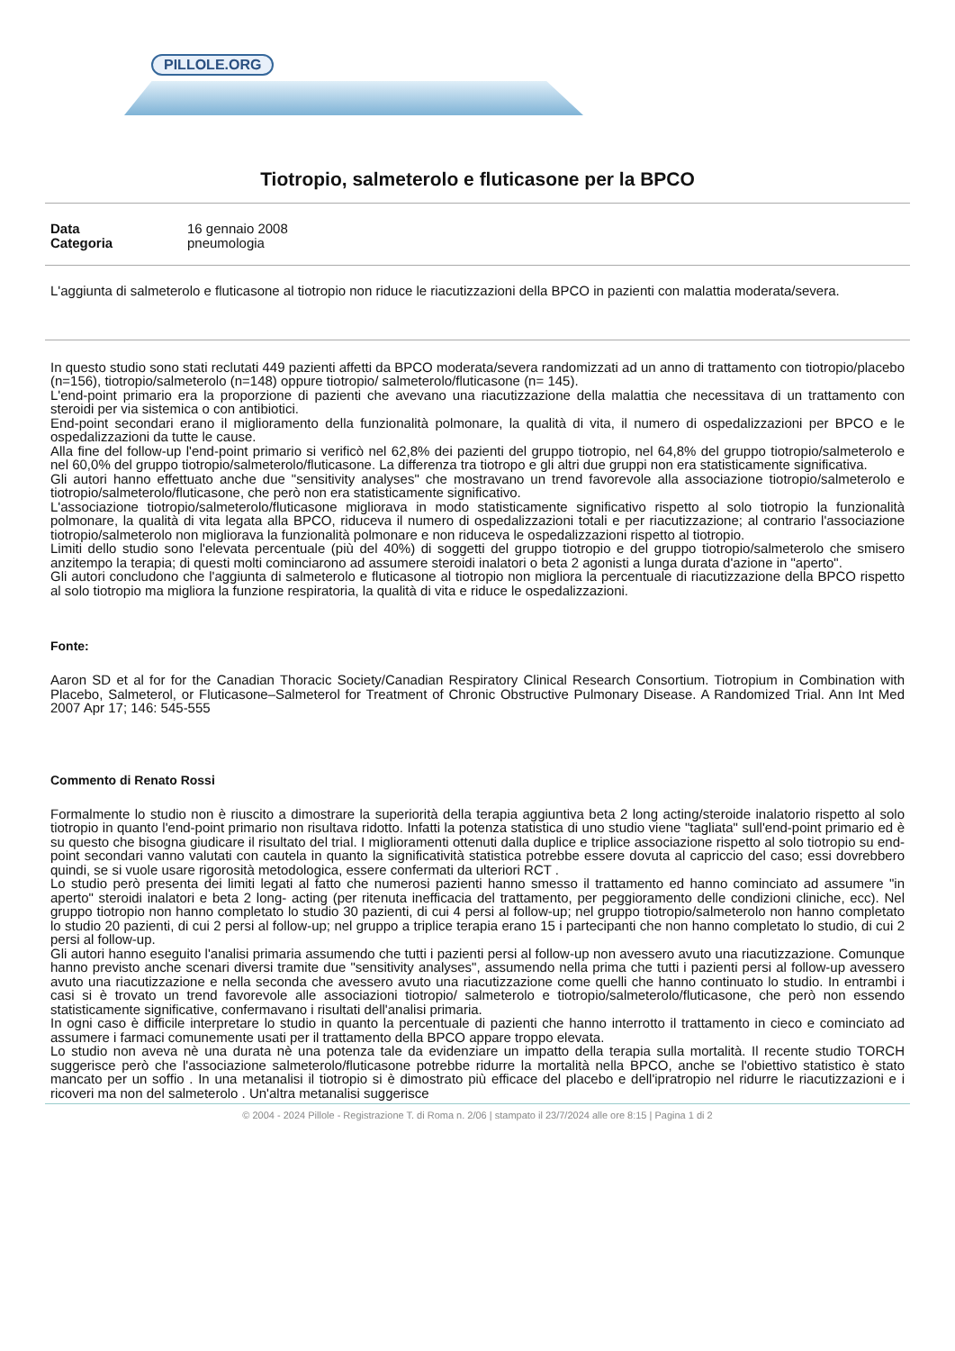PILLOLE.ORG
Tiotropio, salmeterolo e fluticasone per la BPCO
Data 16 gennaio 2008
Categoria pneumologia
L'aggiunta di salmeterolo e fluticasone al tiotropio non riduce le riacutizzazioni della BPCO in pazienti con malattia moderata/severa.
In questo studio sono stati reclutati 449 pazienti affetti da BPCO moderata/severa randomizzati ad un anno di trattamento con tiotropio/placebo (n=156), tiotropio/salmeterolo (n=148) oppure tiotropio/ salmeterolo/fluticasone (n= 145).
L'end-point primario era la proporzione di pazienti che avevano una riacutizzazione della malattia che necessitava di un trattamento con steroidi per via sistemica o con antibiotici.
End-point secondari erano il miglioramento della funzionalità polmonare, la qualità di vita, il numero di ospedalizzazioni per BPCO e le ospedalizzazioni da tutte le cause.
Alla fine del follow-up l'end-point primario si verificò nel 62,8% dei pazienti del gruppo tiotropio, nel 64,8% del gruppo tiotropio/salmeterolo e nel 60,0% del gruppo tiotropio/salmeterolo/fluticasone. La differenza tra tiotropo e gli altri due gruppi non era statisticamente significativa.
Gli autori hanno effettuato anche due "sensitivity analyses" che mostravano un trend favorevole alla associazione tiotropio/salmeterolo e tiotropio/salmeterolo/fluticasone, che però non era statisticamente significativo.
L'associazione tiotropio/salmeterolo/fluticasone migliorava in modo statisticamente significativo rispetto al solo tiotropio la funzionalità polmonare, la qualità di vita legata alla BPCO, riduceva il numero di ospedalizzazioni totali e per riacutizzazione; al contrario l'associazione tiotropio/salmeterolo non migliorava la funzionalità polmonare e non riduceva le ospedalizzazioni rispetto al tiotropio.
Limiti dello studio sono l'elevata percentuale (più del 40%) di soggetti del gruppo tiotropio e del gruppo tiotropio/salmeterolo che smisero anzitempo la terapia; di questi molti cominciarono ad assumere steroidi inalatori o beta 2 agonisti a lunga durata d'azione in "aperto".
Gli autori concludono che l'aggiunta di salmeterolo e fluticasone al tiotropio non migliora la percentuale di riacutizzazione della BPCO rispetto al solo tiotropio ma migliora la funzione respiratoria, la qualità di vita e riduce le ospedalizzazioni.
Fonte:
Aaron SD et al for for the Canadian Thoracic Society/Canadian Respiratory Clinical Research Consortium. Tiotropium in Combination with Placebo, Salmeterol, or Fluticasone–Salmeterol for Treatment of Chronic Obstructive Pulmonary Disease. A Randomized Trial. Ann Int Med 2007 Apr 17; 146: 545-555
Commento di Renato Rossi
Formalmente lo studio non è riuscito a dimostrare la superiorità della terapia aggiuntiva beta 2 long acting/steroide inalatorio rispetto al solo tiotropio in quanto l'end-point primario non risultava ridotto. Infatti la potenza statistica di uno studio viene "tagliata" sull'end-point primario ed è su questo che bisogna giudicare il risultato del trial. I miglioramenti ottenuti dalla duplice e triplice associazione rispetto al solo tiotropio su end-point secondari vanno valutati con cautela in quanto la significatività statistica potrebbe essere dovuta al capriccio del caso; essi dovrebbero quindi, se si vuole usare rigorosità metodologica, essere confermati da ulteriori RCT .
Lo studio però presenta dei limiti legati al fatto che numerosi pazienti hanno smesso il trattamento ed hanno cominciato ad assumere "in aperto" steroidi inalatori e beta 2 long- acting (per ritenuta inefficacia del trattamento, per peggioramento delle condizioni cliniche, ecc). Nel gruppo tiotropio non hanno completato lo studio 30 pazienti, di cui 4 persi al follow-up; nel gruppo tiotropio/salmeterolo non hanno completato lo studio 20 pazienti, di cui 2 persi al follow-up; nel gruppo a triplice terapia erano 15 i partecipanti che non hanno completato lo studio, di cui 2 persi al follow-up.
Gli autori hanno eseguito l'analisi primaria assumendo che tutti i pazienti persi al follow-up non avessero avuto una riacutizzazione. Comunque hanno previsto anche scenari diversi tramite due "sensitivity analyses", assumendo nella prima che tutti i pazienti persi al follow-up avessero avuto una riacutizzazione e nella seconda che avessero avuto una riacutizzazione come quelli che hanno continuato lo studio. In entrambi i casi si è trovato un trend favorevole alle associazioni tiotropio/ salmeterolo e tiotropio/salmeterolo/fluticasone, che però non essendo statisticamente significative, confermavano i risultati dell'analisi primaria.
In ogni caso è difficile interpretare lo studio in quanto la percentuale di pazienti che hanno interrotto il trattamento in cieco e cominciato ad assumere i farmaci comunemente usati per il trattamento della BPCO appare troppo elevata.
Lo studio non aveva nè una durata nè una potenza tale da evidenziare un impatto della terapia sulla mortalità. Il recente studio TORCH suggerisce però che l'associazione salmeterolo/fluticasone potrebbe ridurre la mortalità nella BPCO, anche se l'obiettivo statistico è stato mancato per un soffio . In una metanalisi il tiotropio si è dimostrato più efficace del placebo e dell'ipratropio nel ridurre le riacutizzazioni e i ricoveri ma non del salmeterolo . Un'altra metanalisi suggerisce
© 2004 - 2024 Pillole - Registrazione T. di Roma n. 2/06 | stampato il 23/7/2024 alle ore 8:15 | Pagina 1 di 2